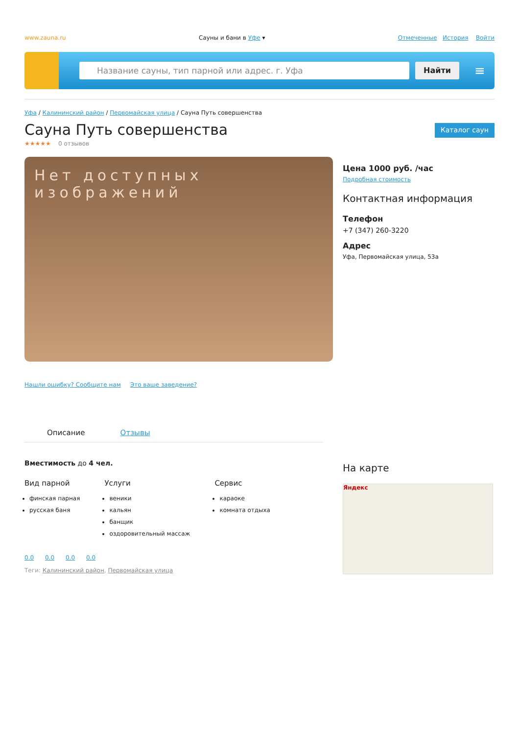www.zauna.ru Сауны и бани в Уфе ▾ Отмеченные История Войти
Название сауны, тип парной или адрес. г. Уфа
Найти
≡
Уфа / Калининский район / Первомайская улица / Сауна Путь совершенства
Сауна Путь совершенства
Каталог саун
★★★★★ 0 отзывов
Нет доступных изображений
Нашли ошибку? Сообщите нам Это ваше заведение?
Цена 1000 руб. /час
Подробная стоимость
Контактная информация
Телефон
+7 (347) 260-3220
Адрес
Уфа, Первомайская улица, 53а
Описание Отзывы
Вместимость до 4 чел.
Вид парной
финская парная
русская баня
Услуги
веники
кальян
банщик
оздоровительный массаж
Сервис
караоке
комната отдыха
0.0 0.0 0.0 0.0
Теги: Калининский район, Первомайская улица
На карте
Яндекс